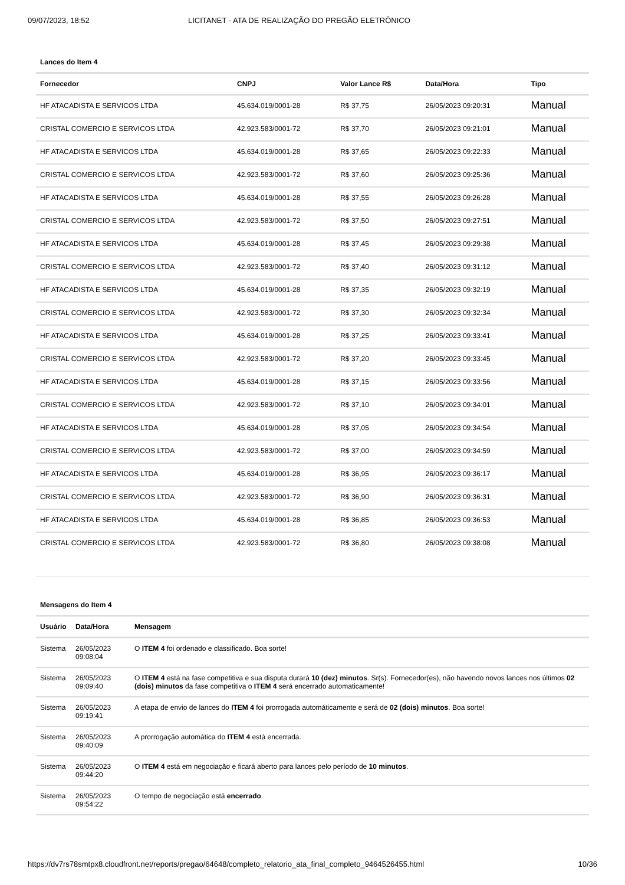09/07/2023, 18:52 LICITANET - ATA DE REALIZAÇÃO DO PREGÃO ELETRÔNICO
Lances do Item 4
| Fornecedor | CNPJ | Valor Lance R$ | Data/Hora | Tipo |
| --- | --- | --- | --- | --- |
| HF ATACADISTA E SERVICOS LTDA | 45.634.019/0001-28 | R$ 37,75 | 26/05/2023 09:20:31 | Manual |
| CRISTAL COMERCIO E SERVICOS LTDA | 42.923.583/0001-72 | R$ 37,70 | 26/05/2023 09:21:01 | Manual |
| HF ATACADISTA E SERVICOS LTDA | 45.634.019/0001-28 | R$ 37,65 | 26/05/2023 09:22:33 | Manual |
| CRISTAL COMERCIO E SERVICOS LTDA | 42.923.583/0001-72 | R$ 37,60 | 26/05/2023 09:25:36 | Manual |
| HF ATACADISTA E SERVICOS LTDA | 45.634.019/0001-28 | R$ 37,55 | 26/05/2023 09:26:28 | Manual |
| CRISTAL COMERCIO E SERVICOS LTDA | 42.923.583/0001-72 | R$ 37,50 | 26/05/2023 09:27:51 | Manual |
| HF ATACADISTA E SERVICOS LTDA | 45.634.019/0001-28 | R$ 37,45 | 26/05/2023 09:29:38 | Manual |
| CRISTAL COMERCIO E SERVICOS LTDA | 42.923.583/0001-72 | R$ 37,40 | 26/05/2023 09:31:12 | Manual |
| HF ATACADISTA E SERVICOS LTDA | 45.634.019/0001-28 | R$ 37,35 | 26/05/2023 09:32:19 | Manual |
| CRISTAL COMERCIO E SERVICOS LTDA | 42.923.583/0001-72 | R$ 37,30 | 26/05/2023 09:32:34 | Manual |
| HF ATACADISTA E SERVICOS LTDA | 45.634.019/0001-28 | R$ 37,25 | 26/05/2023 09:33:41 | Manual |
| CRISTAL COMERCIO E SERVICOS LTDA | 42.923.583/0001-72 | R$ 37,20 | 26/05/2023 09:33:45 | Manual |
| HF ATACADISTA E SERVICOS LTDA | 45.634.019/0001-28 | R$ 37,15 | 26/05/2023 09:33:56 | Manual |
| CRISTAL COMERCIO E SERVICOS LTDA | 42.923.583/0001-72 | R$ 37,10 | 26/05/2023 09:34:01 | Manual |
| HF ATACADISTA E SERVICOS LTDA | 45.634.019/0001-28 | R$ 37,05 | 26/05/2023 09:34:54 | Manual |
| CRISTAL COMERCIO E SERVICOS LTDA | 42.923.583/0001-72 | R$ 37,00 | 26/05/2023 09:34:59 | Manual |
| HF ATACADISTA E SERVICOS LTDA | 45.634.019/0001-28 | R$ 36,95 | 26/05/2023 09:36:17 | Manual |
| CRISTAL COMERCIO E SERVICOS LTDA | 42.923.583/0001-72 | R$ 36,90 | 26/05/2023 09:36:31 | Manual |
| HF ATACADISTA E SERVICOS LTDA | 45.634.019/0001-28 | R$ 36,85 | 26/05/2023 09:36:53 | Manual |
| CRISTAL COMERCIO E SERVICOS LTDA | 42.923.583/0001-72 | R$ 36,80 | 26/05/2023 09:38:08 | Manual |
Mensagens do Item 4
| Usuário | Data/Hora | Mensagem |
| --- | --- | --- |
| Sistema | 26/05/2023 09:08:04 | O ITEM 4 foi ordenado e classificado. Boa sorte! |
| Sistema | 26/05/2023 09:09:40 | O ITEM 4 está na fase competitiva e sua disputa durará 10 (dez) minutos . Sr(s). Fornecedor(es), não havendo novos lances nos últimos 02 (dois) minutos da fase competitiva o ITEM 4 será encerrado automaticamente! |
| Sistema | 26/05/2023 09:19:41 | A etapa de envio de lances do ITEM 4 foi prorrogada automáticamente e será de 02 (dois) minutos . Boa sorte! |
| Sistema | 26/05/2023 09:40:09 | A prorrogação automática do ITEM 4 está encerrada. |
| Sistema | 26/05/2023 09:44:20 | O ITEM 4 está em negociação e ficará aberto para lances pelo período de 10 minutos . |
| Sistema | 26/05/2023 09:54:22 | O tempo de negociação está encerrado . |
https://dv7rs78smtpx8.cloudfront.net/reports/pregao/64648/completo_relatorio_ata_final_completo_9464526455.html 10/36